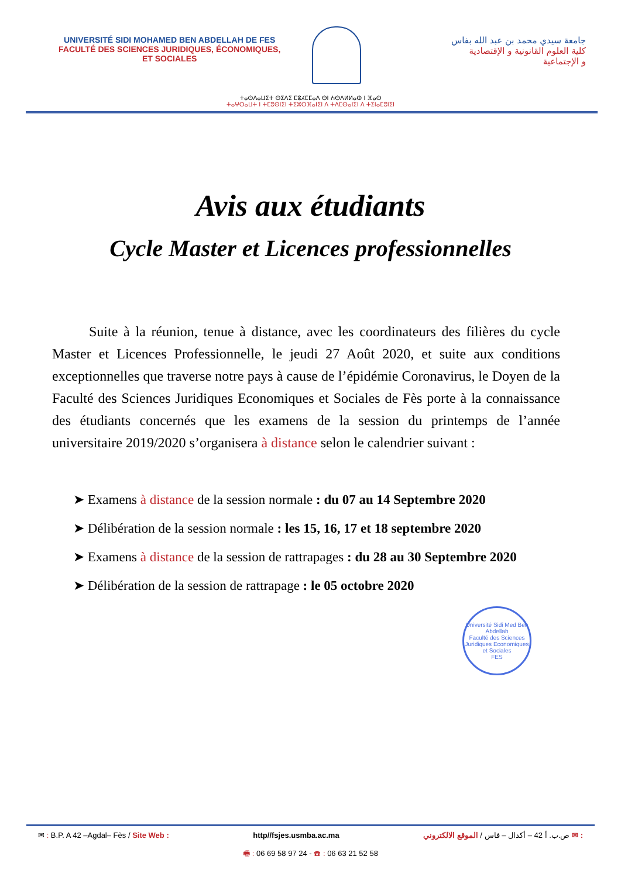UNIVERSITÉ SIDI MOHAMED BEN ABDELLAH DE FES
FACULTÉ DES SCIENCES JURIDIQUES, ÉCONOMIQUES,
ET SOCIALES
جامعة سيدي محمد بن عبد الله بفاس
كلية العلوم القانونية و الإقتصادية
و الإجتماعية
ⵜⴰⵙⴷⴰⵡⵉⵜ ⵙⵉⴷⵉ ⵎⵓⵃⵎⵎⴰⴷ ⴱⵏ ⵄⴱⴷⵍⵍⴰⵀ ⵏ ⴼⴰⵙ
ⵜⴰⵖⵔⴰⵡⵜ ⵏ ⵜⵎⵓⵙⵏⵉⵏ ⵜⵉⵣⵔⴼⴰⵏⵉⵏ ⴷ ⵜⴷⵎⵙⴰⵏⵉⵏ ⴷ ⵜⵉⵏⴰⵎⵓⵏⵉⵏ
Avis aux étudiants
Cycle Master et Licences professionnelles
Suite à la réunion, tenue à distance, avec les coordinateurs des filières du cycle Master et Licences Professionnelle, le jeudi 27 Août 2020, et suite aux conditions exceptionnelles que traverse notre pays à cause de l’épidémie Coronavirus, le Doyen de la Faculté des Sciences Juridiques Economiques et Sociales de Fès porte à la connaissance des étudiants concernés que les examens de la session du printemps de l’année universitaire 2019/2020 s’organisera à distance selon le calendrier suivant :
➤ Examens à distance de la session normale : du 07 au 14 Septembre 2020
➤ Délibération de la session normale : les 15, 16, 17 et 18 septembre 2020
➤ Examens à distance de la session de rattrapages : du 28 au 30 Septembre 2020
➤ Délibération de la session de rattrapage : le 05 octobre 2020
Université Sidi Med Ben Abdellah
Faculté des Sciences Juridiques Economiques et Sociales
FES
✉ : B.P. A 42 –Agdal– Fès / Site Web : http//fsjes.usmba.ac.ma: ✉ ص.ب. أ 42 – أكدال – فاس / الموقع الالكتروني
🖷 : 06 69 58 97 24 - ☎ : 06 63 21 52 58